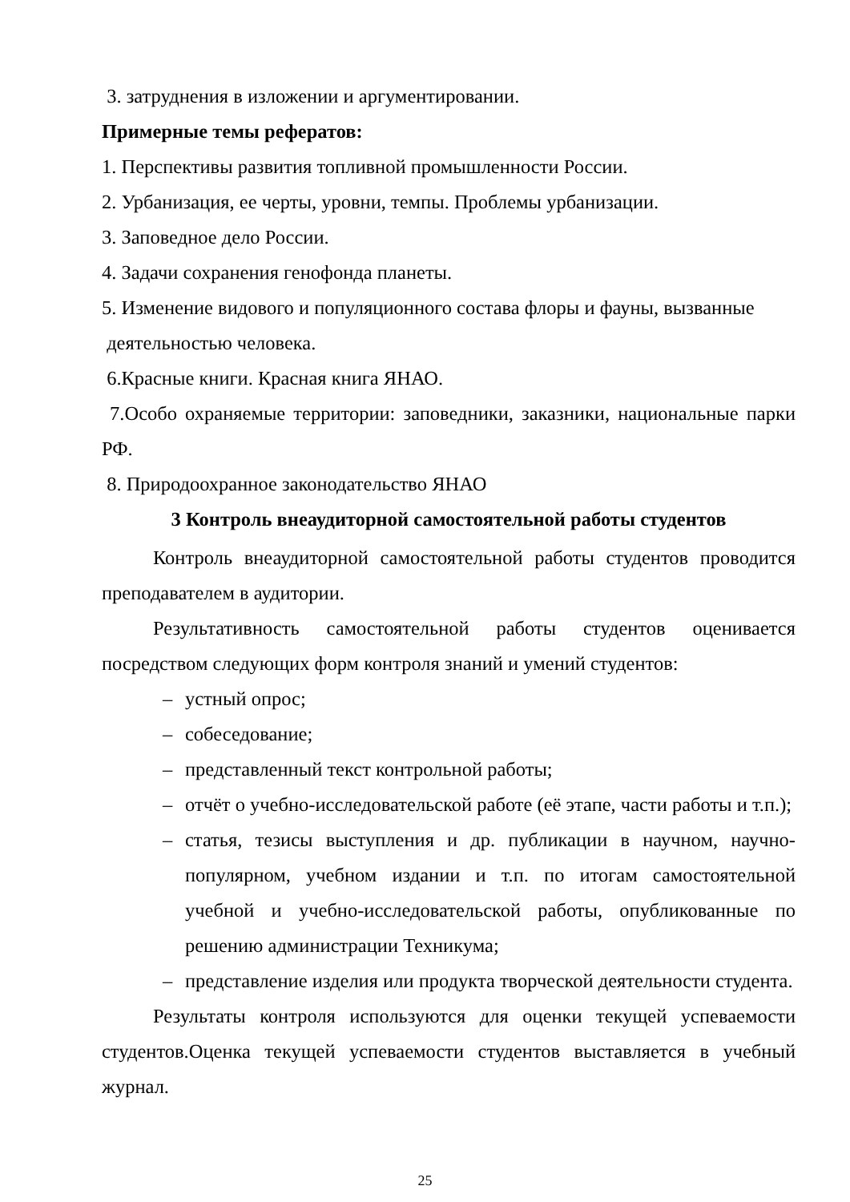3. затруднения в изложении и аргументировании.
Примерные темы рефератов:
1. Перспективы развития топливной промышленности России.
2. Урбанизация, ее черты, уровни, темпы. Проблемы урбанизации.
3. Заповедное дело России.
4. Задачи сохранения генофонда планеты.
5. Изменение видового и популяционного состава флоры и фауны, вызванные
деятельностью человека.
6.Красные книги. Красная книга ЯНАО.
7.Особо охраняемые территории: заповедники, заказники, национальные парки РФ.
8. Природоохранное законодательство ЯНАО
3 Контроль внеаудиторной самостоятельной работы студентов
Контроль внеаудиторной самостоятельной работы студентов проводится преподавателем в аудитории.
Результативность самостоятельной работы студентов оценивается посредством следующих форм контроля знаний и умений студентов:
– устный опрос;
– собеседование;
– представленный текст контрольной работы;
– отчёт о учебно-исследовательской работе (её этапе, части работы и т.п.);
– статья, тезисы выступления и др. публикации в научном, научно-популярном, учебном издании и т.п. по итогам самостоятельной учебной и учебно-исследовательской работы, опубликованные по решению администрации Техникума;
– представление изделия или продукта творческой деятельности студента.
Результаты контроля используются для оценки текущей успеваемости студентов.Оценка текущей успеваемости студентов выставляется в учебный журнал.
25